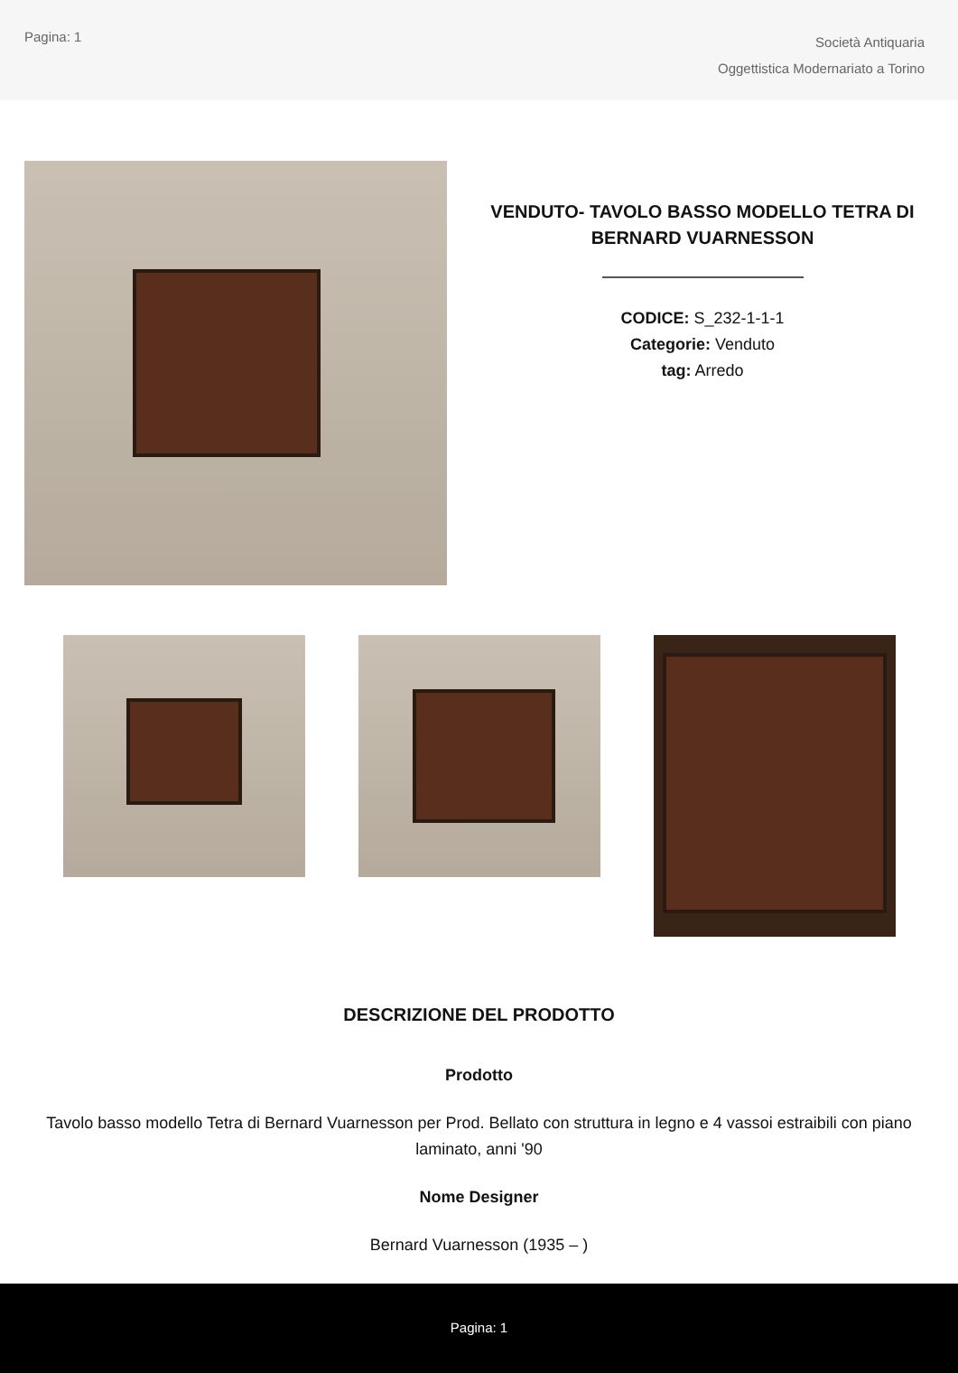Pagina: 1
Società Antiquaria
Oggettistica Modernariato a Torino
VENDUTO- TAVOLO BASSO MODELLO TETRA DI BERNARD VUARNESSON
CODICE: S_232-1-1-1
Categorie: Venduto
tag: Arredo
DESCRIZIONE DEL PRODOTTO
Prodotto
Tavolo basso modello Tetra di Bernard Vuarnesson per Prod. Bellato con struttura in legno e 4 vassoi estraibili con piano laminato, anni '90
Nome Designer
Bernard Vuarnesson (1935 – )
Pagina: 1